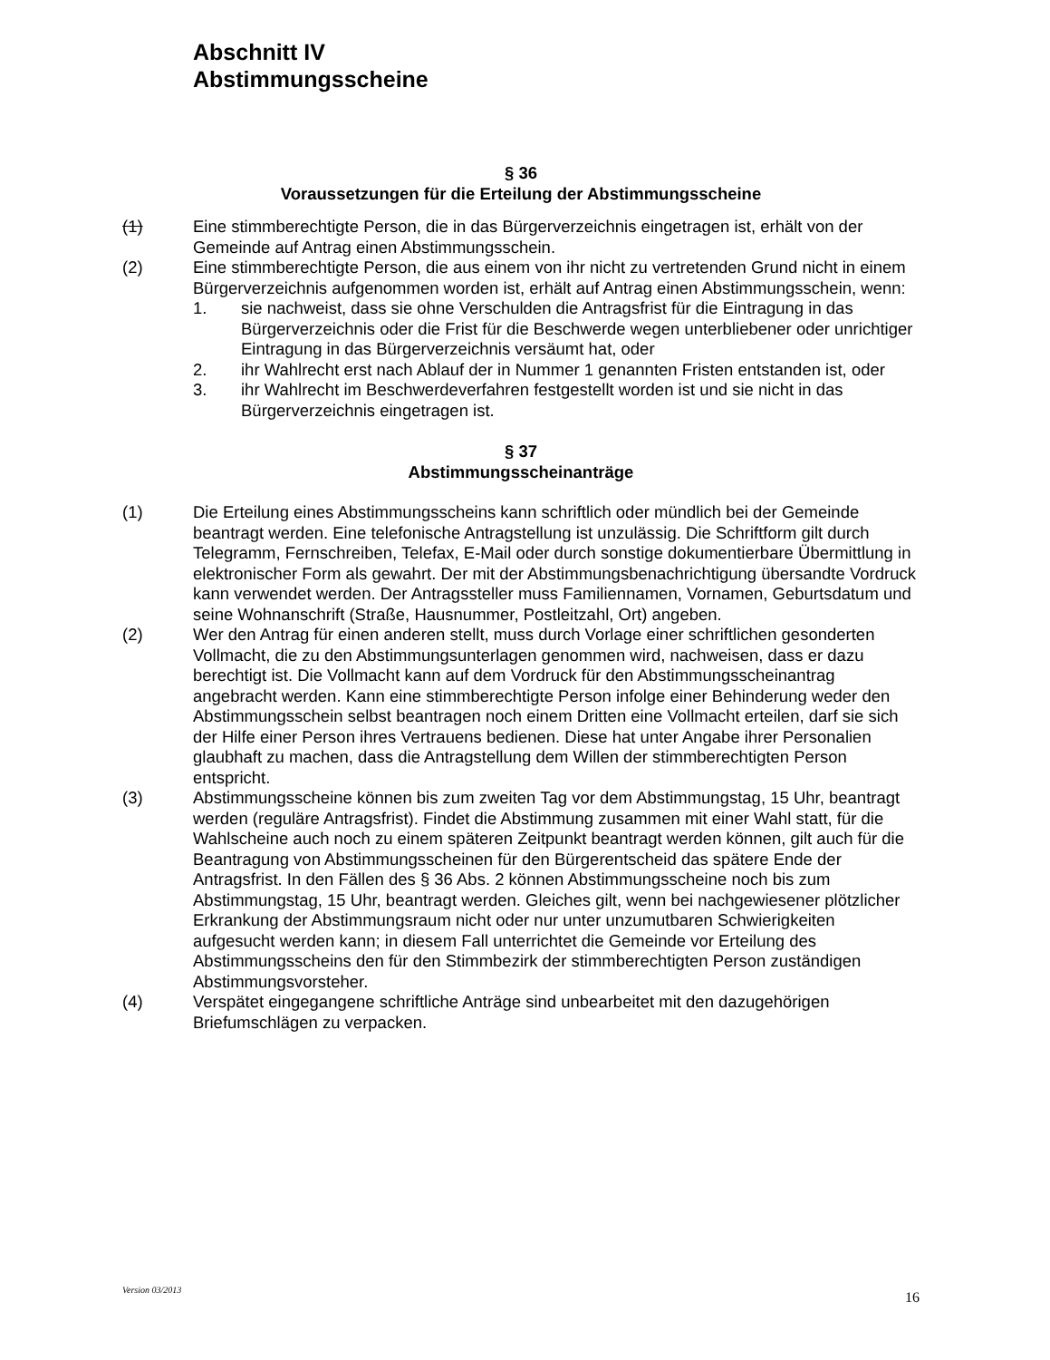Abschnitt IV
Abstimmungsscheine
§ 36
Voraussetzungen für die Erteilung der Abstimmungsscheine
(1) Eine stimmberechtigte Person, die in das Bürgerverzeichnis eingetragen ist, erhält von der Gemeinde auf Antrag einen Abstimmungsschein.
(2) Eine stimmberechtigte Person, die aus einem von ihr nicht zu vertretenden Grund nicht in einem Bürgerverzeichnis aufgenommen worden ist, erhält auf Antrag einen Abstimmungsschein, wenn:
1. sie nachweist, dass sie ohne Verschulden die Antragsfrist für die Eintragung in das Bürgerverzeichnis oder die Frist für die Beschwerde wegen unterbliebener oder unrichtiger Eintragung in das Bürgerverzeichnis versäumt hat, oder
2. ihr Wahlrecht erst nach Ablauf der in Nummer 1 genannten Fristen entstanden ist, oder
3. ihr Wahlrecht im Beschwerdeverfahren festgestellt worden ist und sie nicht in das Bürgerverzeichnis eingetragen ist.
§ 37
Abstimmungsscheinanträge
(1) Die Erteilung eines Abstimmungsscheins kann schriftlich oder mündlich bei der Gemeinde beantragt werden. Eine telefonische Antragstellung ist unzulässig. Die Schriftform gilt durch Telegramm, Fernschreiben, Telefax, E-Mail oder durch sonstige dokumentierbare Übermittlung in elektronischer Form als gewahrt. Der mit der Abstimmungsbenachrichtigung übersandte Vordruck kann verwendet werden. Der Antragssteller muss Familiennamen, Vornamen, Geburtsdatum und seine Wohnanschrift (Straße, Hausnummer, Postleitzahl, Ort) angeben.
(2) Wer den Antrag für einen anderen stellt, muss durch Vorlage einer schriftlichen gesonderten Vollmacht, die zu den Abstimmungsunterlagen genommen wird, nachweisen, dass er dazu berechtigt ist. Die Vollmacht kann auf dem Vordruck für den Abstimmungsscheinantrag angebracht werden. Kann eine stimmberechtigte Person infolge einer Behinderung weder den Abstimmungsschein selbst beantragen noch einem Dritten eine Vollmacht erteilen, darf sie sich der Hilfe einer Person ihres Vertrauens bedienen. Diese hat unter Angabe ihrer Personalien glaubhaft zu machen, dass die Antragstellung dem Willen der stimmberechtigten Person entspricht.
(3) Abstimmungsscheine können bis zum zweiten Tag vor dem Abstimmungstag, 15 Uhr, beantragt werden (reguläre Antragsfrist). Findet die Abstimmung zusammen mit einer Wahl statt, für die Wahlscheine auch noch zu einem späteren Zeitpunkt beantragt werden können, gilt auch für die Beantragung von Abstimmungsscheinen für den Bürgerentscheid das spätere Ende der Antragsfrist. In den Fällen des § 36 Abs. 2 können Abstimmungsscheine noch bis zum Abstimmungstag, 15 Uhr, beantragt werden. Gleiches gilt, wenn bei nachgewiesener plötzlicher Erkrankung der Abstimmungsraum nicht oder nur unter unzumutbaren Schwierigkeiten aufgesucht werden kann; in diesem Fall unterrichtet die Gemeinde vor Erteilung des Abstimmungsscheins den für den Stimmbezirk der stimmberechtigten Person zuständigen Abstimmungsvorsteher.
(4) Verspätet eingegangene schriftliche Anträge sind unbearbeitet mit den dazugehörigen Briefumschlägen zu verpacken.
Version 03/2013 16